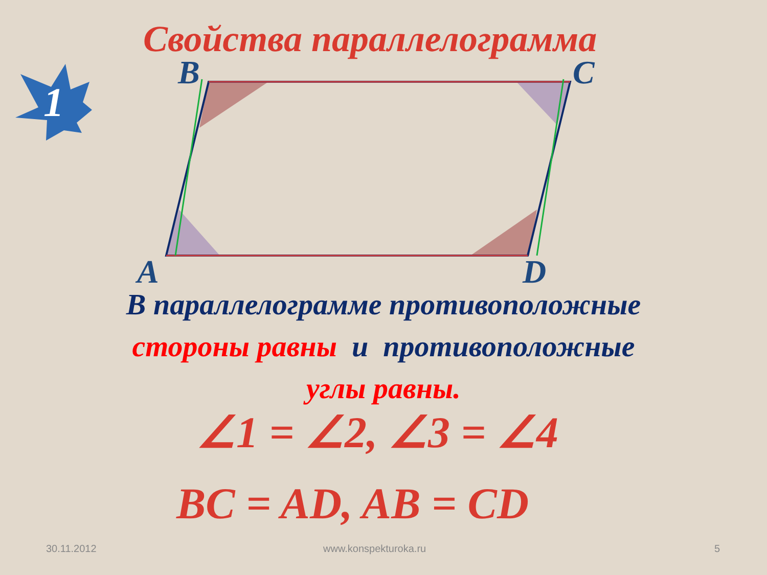1
Свойства параллелограмма
B C
A D
В параллелограмме противоположные
стороны равны и противоположные
углы равны.
∠1 = ∠2, ∠3 = ∠4
BC = AD, AB = CD
30.11.2012 www.konspekturoka.ru 5